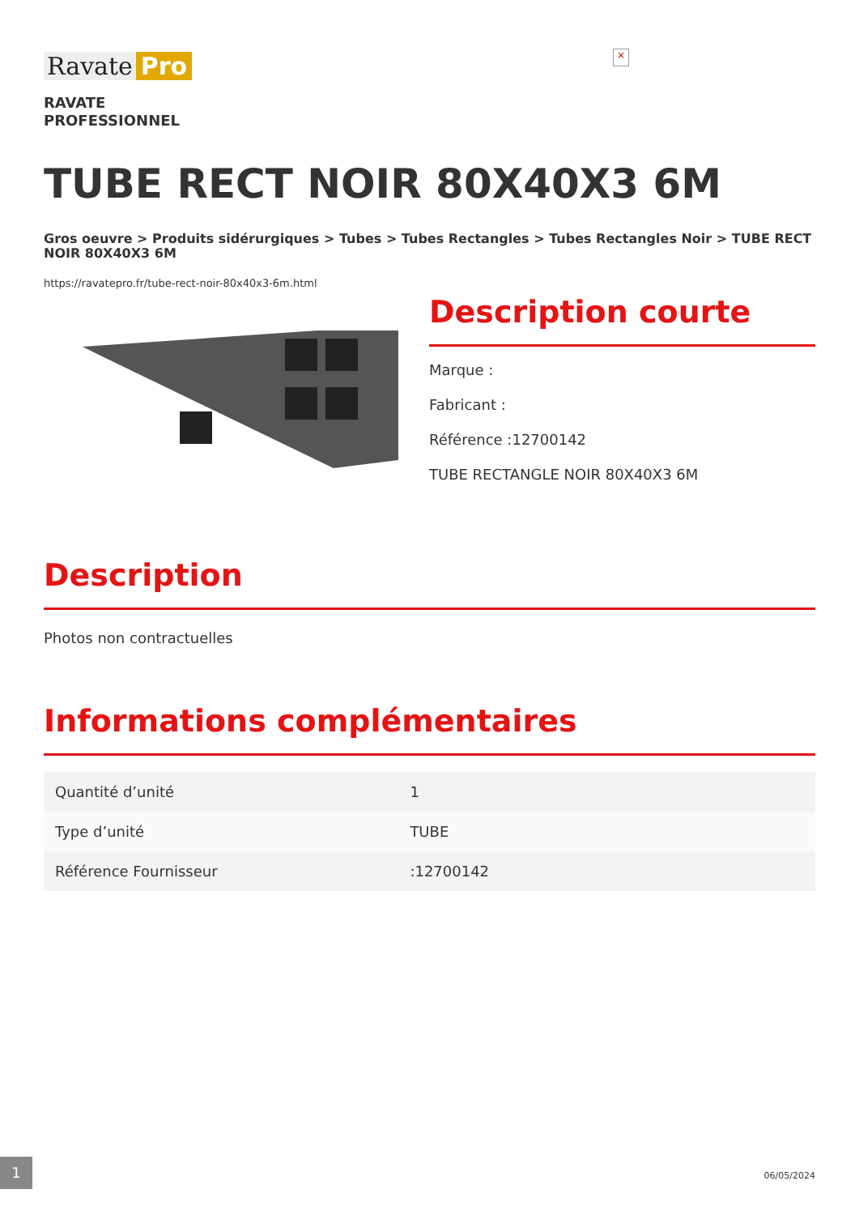Ravate Pro
×
RAVATE
PROFESSIONNEL
TUBE RECT NOIR 80X40X3 6M
Gros oeuvre > Produits sidérurgiques > Tubes > Tubes Rectangles > Tubes Rectangles Noir > TUBE RECT NOIR 80X40X3 6M
https://ravatepro.fr/tube-rect-noir-80x40x3-6m.html
Description courte
Marque :
Fabricant :
Référence :12700142
TUBE RECTANGLE NOIR 80X40X3 6M
Description
Photos non contractuelles
Informations complémentaires
| Quantité d’unité | 1 |
| Type d’unité | TUBE |
| Référence Fournisseur | :12700142 |
1
06/05/2024